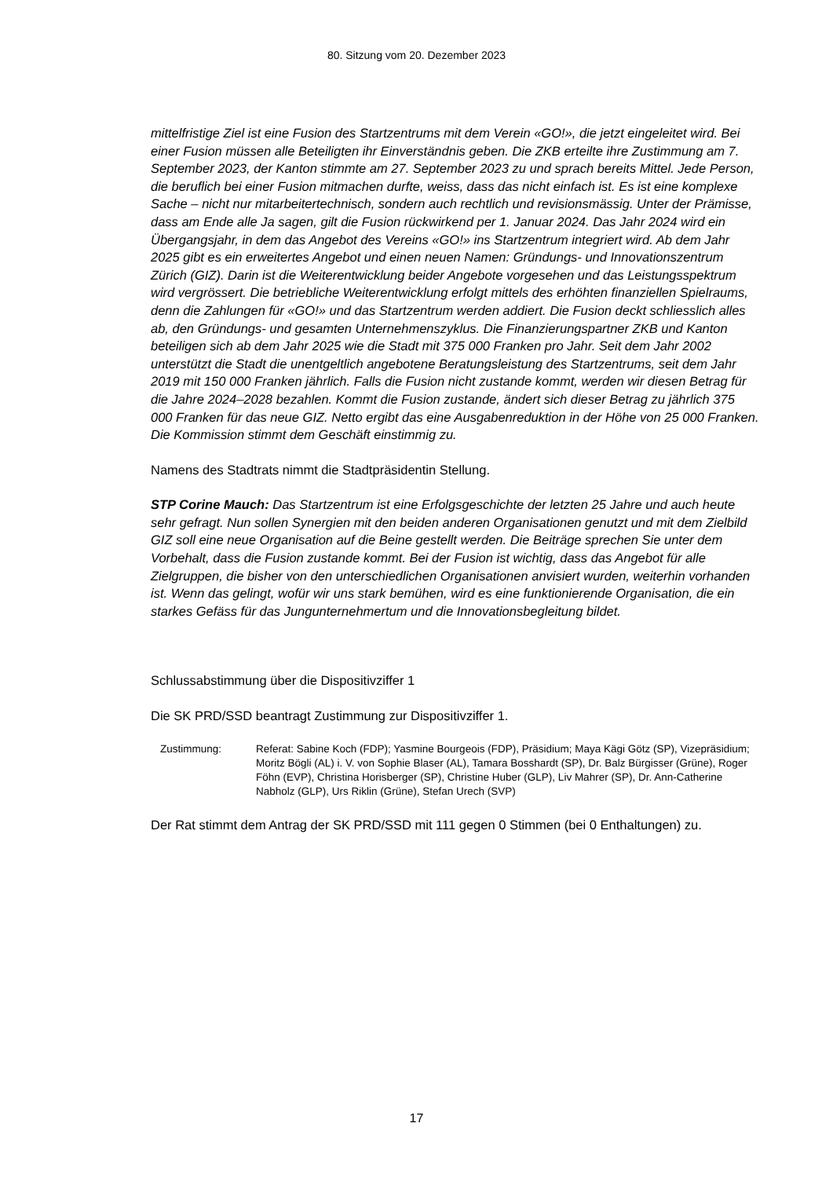80. Sitzung vom 20. Dezember 2023
mittelfristige Ziel ist eine Fusion des Startzentrums mit dem Verein «GO!», die jetzt ein­geleitet wird. Bei einer Fusion müssen alle Beteiligten ihr Einverständnis geben. Die ZKB erteilte ihre Zustimmung am 7. September 2023, der Kanton stimmte am 27. Sep­tember 2023 zu und sprach bereits Mittel. Jede Person, die beruflich bei einer Fusion mitmachen durfte, weiss, dass das nicht einfach ist. Es ist eine komplexe Sache – nicht nur mitarbeitertechnisch, sondern auch rechtlich und revisionsmässig. Unter der Prä­misse, dass am Ende alle Ja sagen, gilt die Fusion rückwirkend per 1. Januar 2024. Das Jahr 2024 wird ein Übergangsjahr, in dem das Angebot des Vereins «GO!» ins Start­zentrum integriert wird. Ab dem Jahr 2025 gibt es ein erweitertes Angebot und einen neuen Namen: Gründungs- und Innovationszentrum Zürich (GIZ). Darin ist die Weiter­entwicklung beider Angebote vorgesehen und das Leistungsspektrum wird vergrössert. Die betriebliche Weiterentwicklung erfolgt mittels des erhöhten finanziellen Spielraums, denn die Zahlungen für «GO!» und das Startzentrum werden addiert. Die Fusion deckt schliesslich alles ab, den Gründungs- und gesamten Unternehmenszyklus. Die Finan­zierungspartner ZKB und Kanton beteiligen sich ab dem Jahr 2025 wie die Stadt mit 375 000 Franken pro Jahr. Seit dem Jahr 2002 unterstützt die Stadt die unentgeltlich an­gebotene Beratungsleistung des Startzentrums, seit dem Jahr 2019 mit 150 000 Fran­ken jährlich. Falls die Fusion nicht zustande kommt, werden wir diesen Betrag für die Jahre 2024–2028 bezahlen. Kommt die Fusion zustande, ändert sich dieser Betrag zu jährlich 375 000 Franken für das neue GIZ. Netto ergibt das eine Ausgabenreduktion in der Höhe von 25 000 Franken. Die Kommission stimmt dem Geschäft einstimmig zu.
Namens des Stadtrats nimmt die Stadtpräsidentin Stellung.
STP Corine Mauch: Das Startzentrum ist eine Erfolgsgeschichte der letzten 25 Jahre und auch heute sehr gefragt. Nun sollen Synergien mit den beiden anderen Organisatio­nen genutzt und mit dem Zielbild GIZ soll eine neue Organisation auf die Beine gestellt werden. Die Beiträge sprechen Sie unter dem Vorbehalt, dass die Fusion zustande kommt. Bei der Fusion ist wichtig, dass das Angebot für alle Zielgruppen, die bisher von den unterschiedlichen Organisationen anvisiert wurden, weiterhin vorhanden ist. Wenn das gelingt, wofür wir uns stark bemühen, wird es eine funktionierende Organisation, die ein starkes Gefäss für das Jungunternehmertum und die Innovationsbegleitung bildet.
Schlussabstimmung über die Dispositivziffer 1
Die SK PRD/SSD beantragt Zustimmung zur Dispositivziffer 1.
Zustimmung: Referat: Sabine Koch (FDP); Yasmine Bourgeois (FDP), Präsidium; Maya Kägi Götz (SP), Vizepräsidium; Moritz Bögli (AL) i. V. von Sophie Blaser (AL), Tamara Bosshardt (SP), Dr. Balz Bürgisser (Grüne), Roger Föhn (EVP), Christina Horisberger (SP), Christine Huber (GLP), Liv Mahrer (SP), Dr. Ann-Catherine Nabholz (GLP), Urs Riklin (Grüne), Stefan Urech (SVP)
Der Rat stimmt dem Antrag der SK PRD/SSD mit 111 gegen 0 Stimmen (bei 0 Enthal­tungen) zu.
17